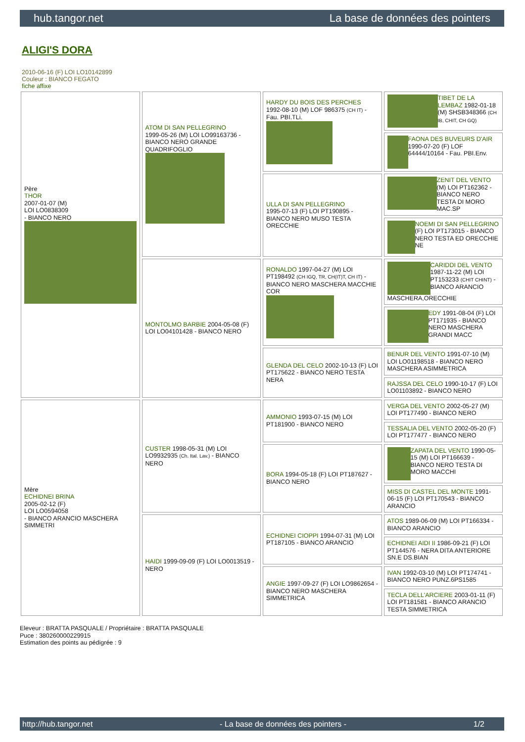hub.tangor.net La base de données des pointers
ALIGI'S DORA
2010-06-16 (F) LOI LO10142899
Couleur : BIANCO FEGATO
fiche affixe
| Père THOR 2007-01-07 (M) LOI LO0838309 - BIANCO NERO | ATOM DI SAN PELLEGRINO 1999-05-26 (M) LOI LO99163736 - BIANCO NERO GRANDE QUADRIFOGLIO | HARDY DU BOIS DES PERCHES 1992-08-10 (M) LOF 986375 (CH IT) - Fau. PBI.TLi. | TIBET DE LA LEMBAZ 1982-01-18 (M) SHSB348366 (CH IB, CHIT, CH GQ) |
| | | | FAONA DES BUVEURS D'AIR 1990-07-20 (F) LOF 64444/10164 - Fau. PBI.Env. |
| | | ULLA DI SAN PELLEGRINO 1995-07-13 (F) LOI PT190895 - BIANCO NERO MUSO TESTA ORECCHIE | ZENIT DEL VENTO (M) LOI PT162362 - BIANCO NERO TESTA DI MORO MAC.SP |
| | | | NOEMI DI SAN PELLEGRINO (F) LOI PT173015 - BIANCO NERO TESTA ED ORECCHIE NE |
| | MONTOLMO BARBIE 2004-05-08 (F) LOI LO04101428 - BIANCO NERO | RONALDO 1997-04-27 (M) LOI PT198492 (CH IGQ, TR, CH(IT)T, CH IT) - BIANCO NERO MASCHERA MACCHIE COR | CARIDDI DEL VENTO 1987-11-22 (M) LOI PT153233 (CHIT CHINT) - BIANCO ARANCIO MASCHERA,ORECCHIE |
| | | | EDY 1991-08-04 (F) LOI PT171935 - BIANCO NERO MASCHERA GRANDI MACC |
| | | GLENDA DEL CELO 2002-10-13 (F) LOI PT175622 - BIANCO NERO TESTA NERA | BENUR DEL VENTO 1991-07-10 (M) LOI LO01198518 - BIANCO NERO MASCHERA ASIMMETRICA |
| | | | RAJSSA DEL CELO 1990-10-17 (F) LOI LO01103892 - BIANCO NERO |
| Mère ECHIDNEI BRINA 2005-02-12 (F) LOI LO0594058 - BIANCO ARANCIO MASCHERA SIMMETRI | CUSTER 1998-05-31 (M) LOI LO9932935 (Ch. Ital. Lav.) - BIANCO NERO | AMMONIO 1993-07-15 (M) LOI PT181900 - BIANCO NERO | VERGA DEL VENTO 2002-05-27 (M) LOI PT177490 - BIANCO NERO |
| | | | TESSALIA DEL VENTO 2002-05-20 (F) LOI PT177477 - BIANCO NERO |
| | | BORA 1994-05-18 (F) LOI PT187627 - BIANCO NERO | ZAPATA DEL VENTO 1990-05-15 (M) LOI PT166639 - BIANCO NERO TESTA DI MORO MACCHI |
| | | | MISS DI CASTEL DEL MONTE 1991-06-15 (F) LOI PT170543 - BIANCO ARANCIO |
| | HAIDI 1999-09-09 (F) LOI LO0013519 - NERO | ECHIDNEI CIOPPI 1994-07-31 (M) LOI PT187105 - BIANCO ARANCIO | ATOS 1989-06-09 (M) LOI PT166334 - BIANCO ARANCIO |
| | | | ECHIDNEI AIDI II 1986-09-21 (F) LOI PT144576 - NERA DITA ANTERIORE SN.E DS.BIAN |
| | | ANGIE 1997-09-27 (F) LOI LO9862654 - BIANCO NERO MASCHERA SIMMETRICA | IVAN 1992-03-10 (M) LOI PT174741 - BIANCO NERO PUNZ.6PS1585 |
| | | | TECLA DELL'ARCIERE 2003-01-11 (F) LOI PT181581 - BIANCO ARANCIO TESTA SIMMETRICA |
Eleveur : BRATTA PASQUALE / Propriétaire : BRATTA PASQUALE
Puce : 380260000229915
Estimation des points au pédigrée : 9
http://hub.tangor.net - La base de données des pointers - 1/2